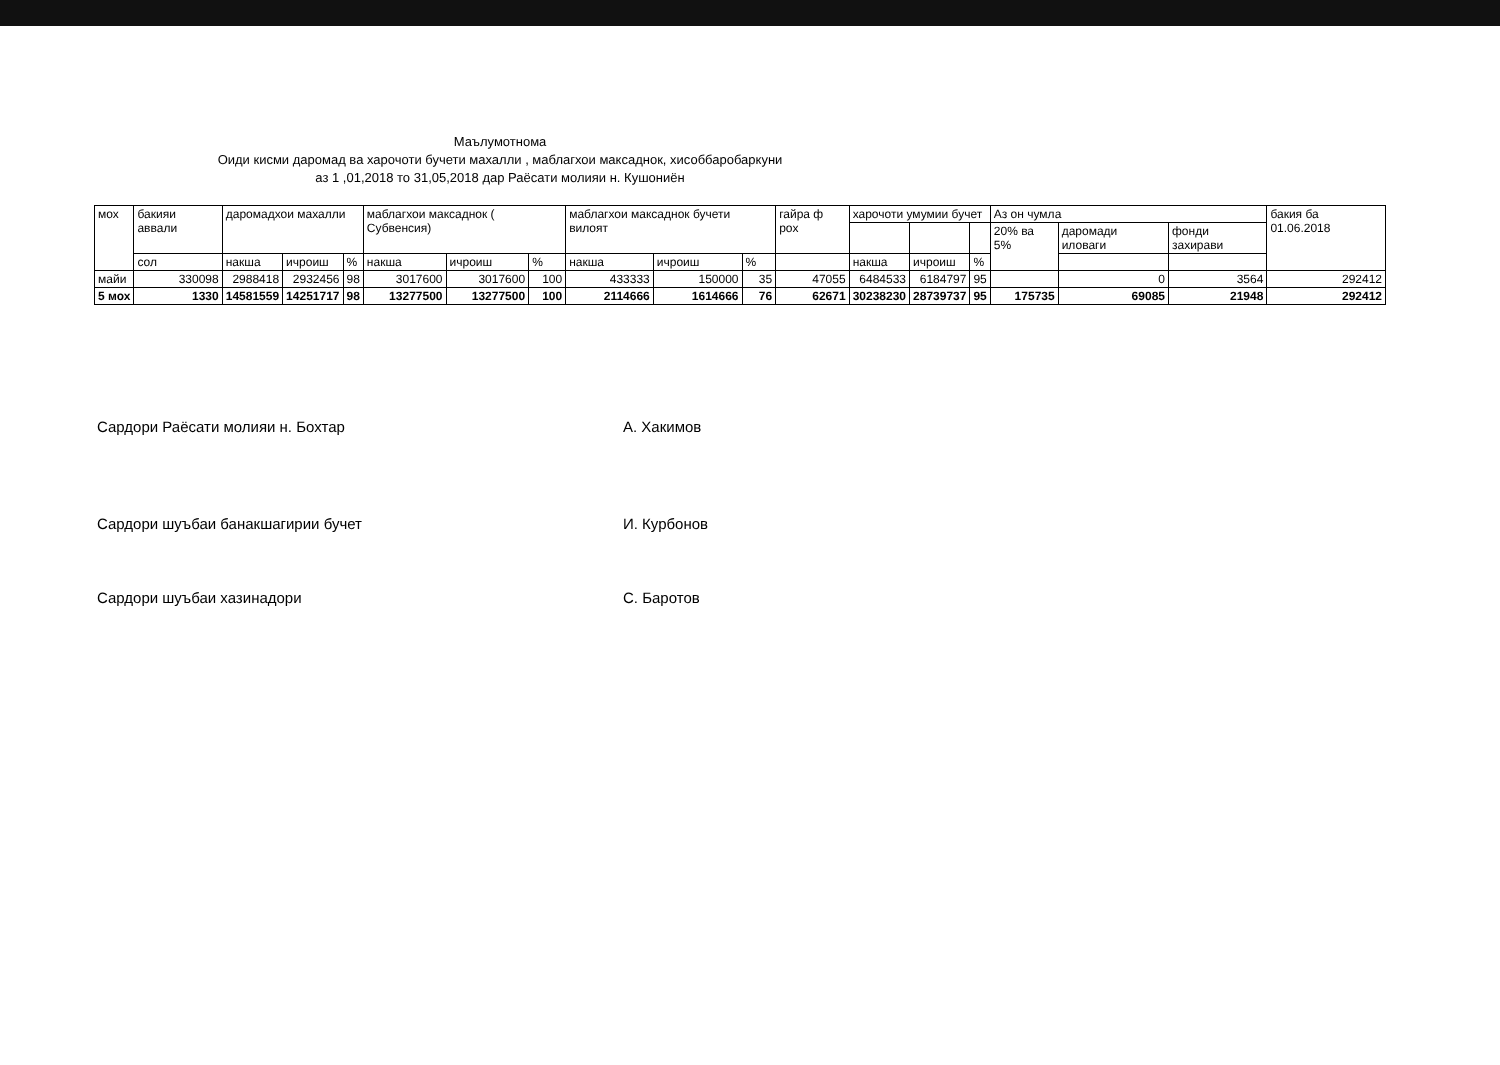Маълумотнома
Оиди кисми даромад ва харочоти бучети махалли , маблагхои максаднок, хисоббаробаркуни
аз 1 ,01,2018 то 31,05,2018 дар Раёсати молияи н. Кушониён
| мох | бакияи аввали | даромадхои махалли | | | маблагхои максаднок ( Субвенсия) | | | маблагхои максаднок бучети вилоят | | | гайра ф рох | харочоти умумии бучет | | | Аз он чумла | | | бакия ба 01.06.2018 |
| --- | --- | --- | --- | --- | --- | --- | --- | --- | --- | --- | --- | --- | --- | --- | --- | --- | --- | --- |
| | | | | | | | | | | | | | | | 20% ва 5% | даромади иловаги | фонди захирави | |
| | сол | накша | ичроиш | % | накша | ичроиш | % | накша | ичроиш | % | | накша | ичроиш | % | | | | |
| майи | 330098 | 2988418 | 2932456 | 98 | 3017600 | 3017600 | 100 | 433333 | 150000 | 35 | 47055 | 6484533 | 6184797 | 95 | | 0 | 3564 | 292412 |
| 5 мох | 1330 | 14581559 | 14251717 | 98 | 13277500 | 13277500 | 100 | 2114666 | 1614666 | 76 | 62671 | 30238230 | 28739737 | 95 | 175735 | 69085 | 21948 | 292412 |
Сардори Раёсати молияи н. Бохтар
А. Хакимов
Сардори шуъбаи банакшагирии бучет
И. Курбонов
Сардори шуъбаи хазинадори С. Баротов